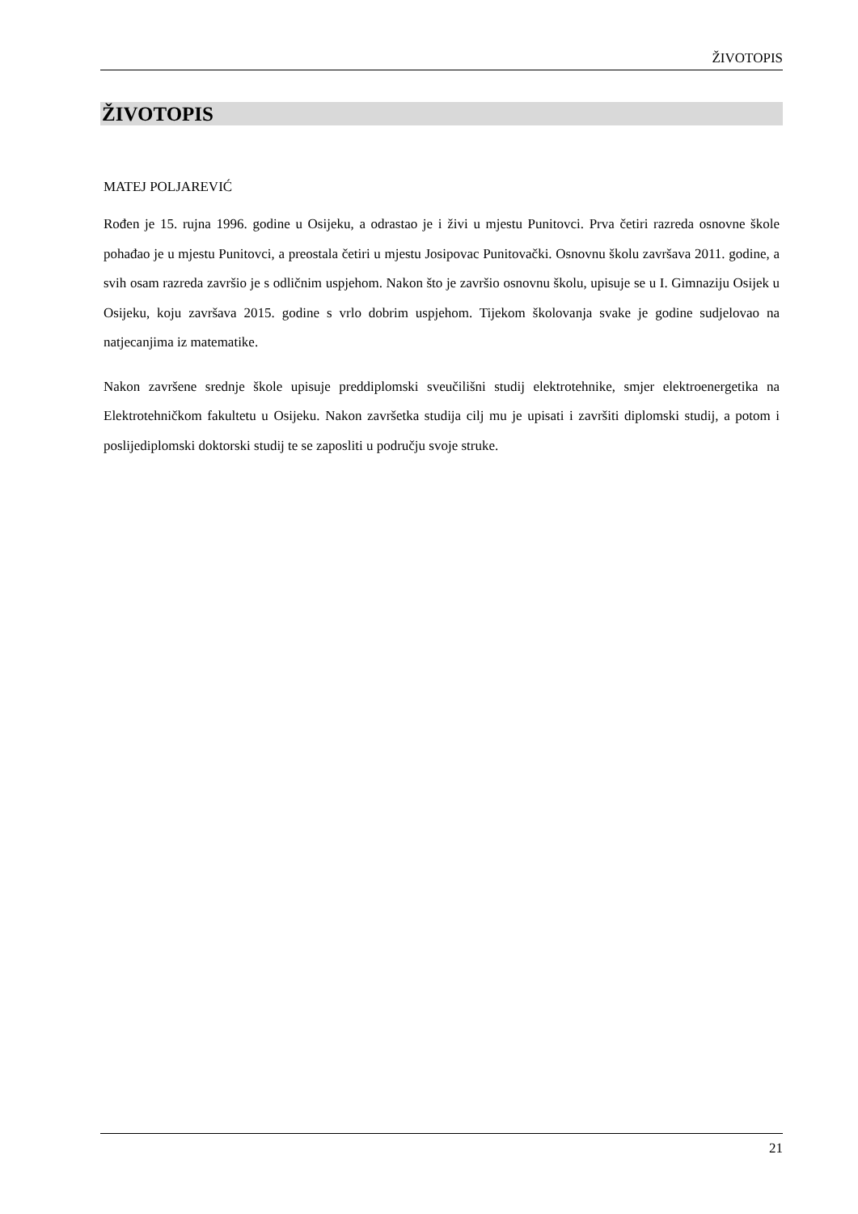ŽIVOTOPIS
ŽIVOTOPIS
MATEJ POLJAREVIĆ
Rođen je 15. rujna 1996. godine u Osijeku, a odrastao je i živi u mjestu Punitovci. Prva četiri razreda osnovne škole pohađao je u mjestu Punitovci, a preostala četiri u mjestu Josipovac Punitovački. Osnovnu školu završava 2011. godine, a svih osam razreda završio je s odličnim uspjehom. Nakon što je završio osnovnu školu, upisuje se u I. Gimnaziju Osijek u Osijeku, koju završava 2015. godine s vrlo dobrim uspjehom. Tijekom školovanja svake je godine sudjelovao na natjecanjima iz matematike.
Nakon završene srednje škole upisuje preddiplomski sveučilišni studij elektrotehnike, smjer elektroenergetika na Elektrotehničkom fakultetu u Osijeku. Nakon završetka studija cilj mu je upisati i završiti diplomski studij, a potom i poslijediplomski doktorski studij te se zaposliti u području svoje struke.
21